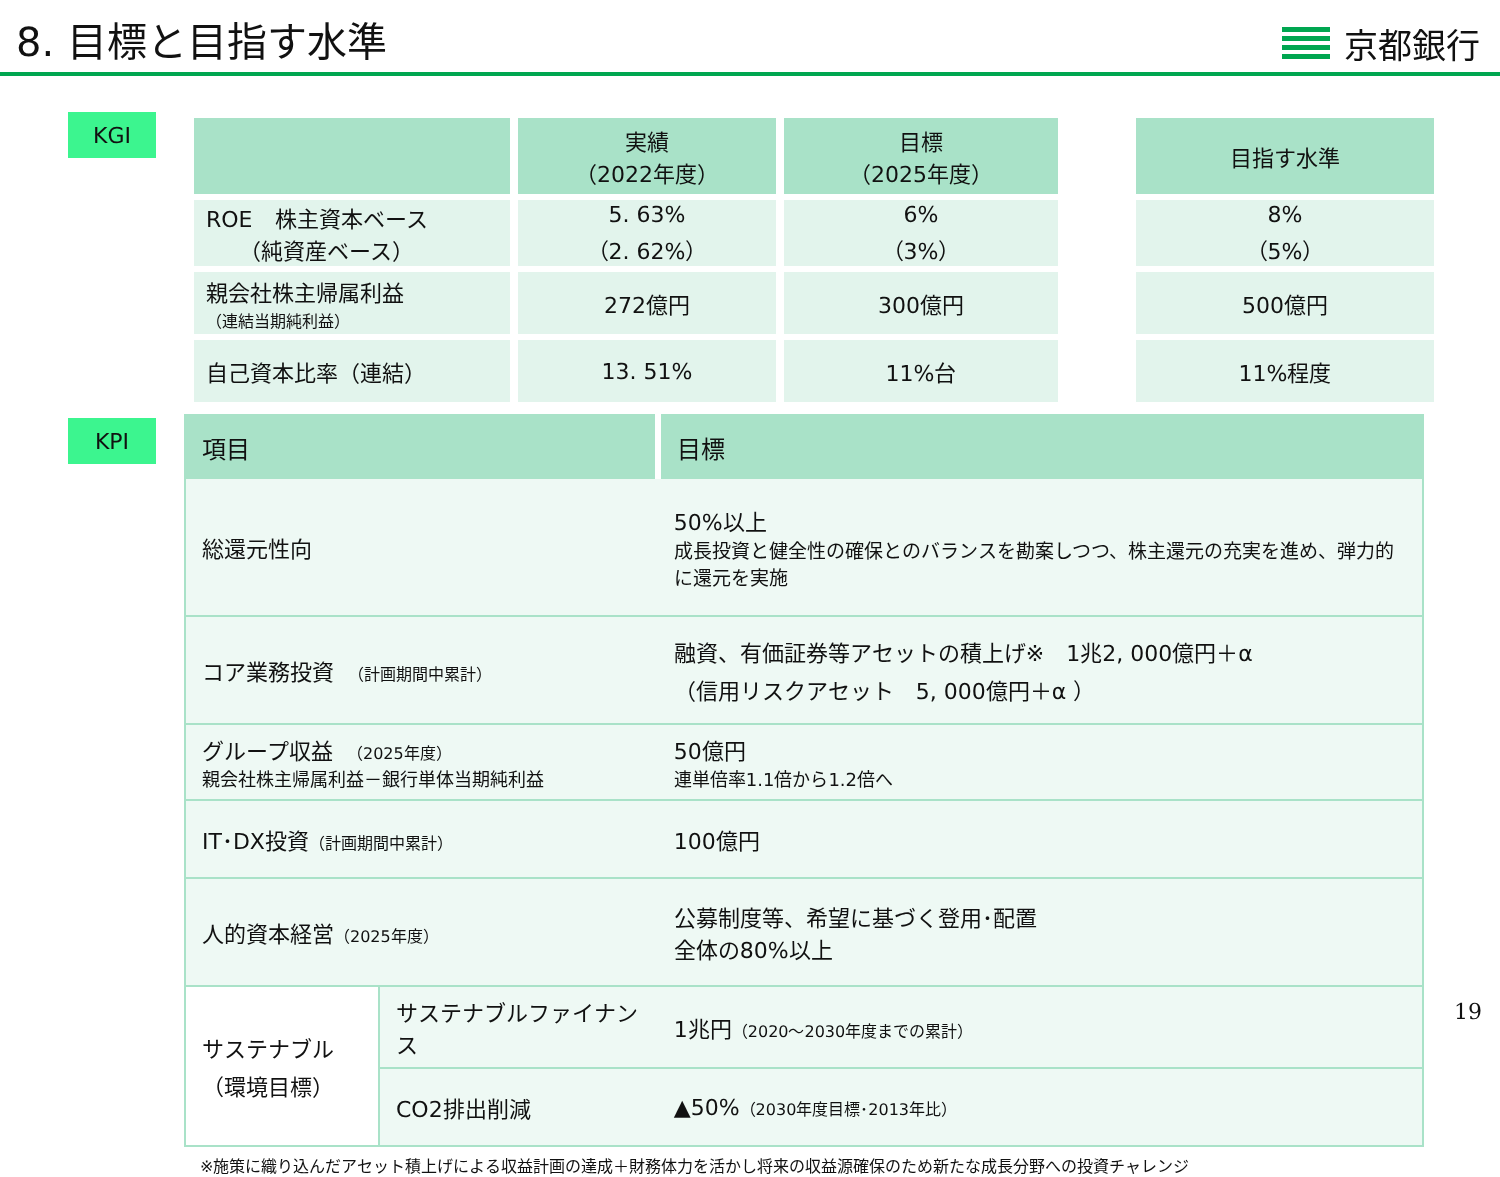8. 目標と目指す水準
京都銀行
KGI
| | 実績 （2022年度） | 目標 （2025年度） | | 目指す水準 |
| --- | --- | --- | --- | --- |
| ROE 株主資本ベース （純資産ベース） | 5. 63% （2. 62%） | 6% （3%） | | 8% （5%） |
| 親会社株主帰属利益 （連結当期純利益） | 272億円 | 300億円 | | 500億円 |
| 自己資本比率（連結） | 13. 51% | 11%台 | | 11%程度 |
KPI
| 項目 | | 目標 |
| --- | --- | --- |
| 総還元性向 | | 50%以上 成長投資と健全性の確保とのバランスを勘案しつつ、株主還元の充実を進め、弾力的に還元を実施 |
| コア業務投資 （計画期間中累計） | | 融資、有価証券等アセットの積上げ※ 1兆2, 000億円＋α （信用リスクアセット 5, 000億円＋α ） |
| グループ収益 （2025年度） 親会社株主帰属利益－銀行単体当期純利益 | | 50億円 連単倍率1.1倍から1.2倍へ |
| IT･DX投資 （計画期間中累計） | | 100億円 |
| 人的資本経営 （2025年度） | | 公募制度等、希望に基づく登用･配置 全体の80%以上 |
| サステナブル （環境目標） | サステナブルファイナンス | 1兆円 （2020～2030年度までの累計） |
| | CO2排出削減 | ▲50% （2030年度目標･2013年比） |
※施策に織り込んだアセット積上げによる収益計画の達成＋財務体力を活かし将来の収益源確保のため新たな成長分野への投資チャレンジ
19